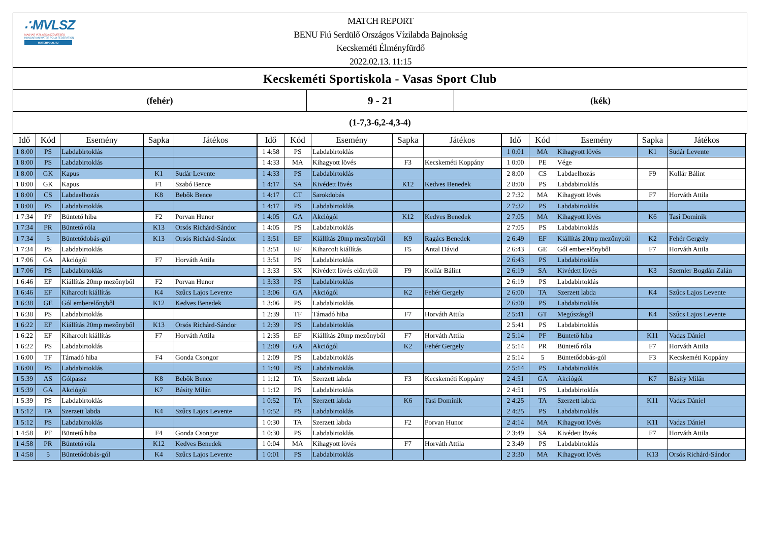∴MVLSZ
MAGYAR VÍZILABDA SZÖVETSÉG
HUNGARIAN WATER POLO FEDERATION
WATERPOLO.HU
MATCH REPORT
BENU Fiú Serdülő Országos Vízilabda Bajnokság
Kecskeméti Élményfürdő
2022.02.13. 11:15
Kecskeméti Sportiskola - Vasas Sport Club
(fehér)
9 - 21
(kék)
(1-7,3-6,2-4,3-4)
| Idő | Kód | Esemény | Sapka | Játékos |
| --- | --- | --- | --- | --- |
| 1 8:00 | PS | Labdabirtoklás | | |
| 1 8:00 | PS | Labdabirtoklás | | |
| 1 8:00 | GK | Kapus | K1 | Sudár Levente |
| 1 8:00 | GK | Kapus | F1 | Szabó Bence |
| 1 8:00 | CS | Labdaelhozás | K8 | Bebők Bence |
| 1 8:00 | PS | Labdabirtoklás | | |
| 1 7:34 | PF | Büntető hiba | F2 | Porvan Hunor |
| 1 7:34 | PR | Büntető róla | K13 | Orsós Richárd-Sándor |
| 1 7:34 | 5 | Büntetődobás-gól | K13 | Orsós Richárd-Sándor |
| 1 7:34 | PS | Labdabirtoklás | | |
| 1 7:06 | GA | Akciógól | F7 | Horváth Attila |
| 1 7:06 | PS | Labdabirtoklás | | |
| 1 6:46 | EF | Kiállítás 20mp mezőnyből | F2 | Porvan Hunor |
| 1 6:46 | EF | Kiharcolt kiállítás | K4 | Szűcs Lajos Levente |
| 1 6:38 | GE | Gól emberelőnyből | K12 | Kedves Benedek |
| 1 6:38 | PS | Labdabirtoklás | | |
| 1 6:22 | EF | Kiállítás 20mp mezőnyből | K13 | Orsós Richárd-Sándor |
| 1 6:22 | EF | Kiharcolt kiállítás | F7 | Horváth Attila |
| 1 6:22 | PS | Labdabirtoklás | | |
| 1 6:00 | TF | Támadó hiba | F4 | Gonda Csongor |
| 1 6:00 | PS | Labdabirtoklás | | |
| 1 5:39 | AS | Gólpassz | K8 | Bebők Bence |
| 1 5:39 | GA | Akciógól | K7 | Básity Milán |
| 1 5:39 | PS | Labdabirtoklás | | |
| 1 5:12 | TA | Szerzett labda | K4 | Szűcs Lajos Levente |
| 1 5:12 | PS | Labdabirtoklás | | |
| 1 4:58 | PF | Büntető hiba | F4 | Gonda Csongor |
| 1 4:58 | PR | Büntető róla | K12 | Kedves Benedek |
| 1 4:58 | 5 | Büntetődobás-gól | K4 | Szűcs Lajos Levente |
| Idő | Kód | Esemény | Sapka | Játékos |
| --- | --- | --- | --- | --- |
| 1 4:58 | PS | Labdabirtoklás | | |
| 1 4:33 | MA | Kihagyott lövés | F3 | Kecskeméti Koppány |
| 1 4:33 | PS | Labdabirtoklás | | |
| 1 4:17 | SA | Kivédett lövés | K12 | Kedves Benedek |
| 1 4:17 | CT | Sarokdobás | | |
| 1 4:17 | PS | Labdabirtoklás | | |
| 1 4:05 | GA | Akciógól | K12 | Kedves Benedek |
| 1 4:05 | PS | Labdabirtoklás | | |
| 1 3:51 | EF | Kiállítás 20mp mezőnyből | K9 | Ragács Benedek |
| 1 3:51 | EF | Kiharcolt kiállítás | F5 | Antal Dávid |
| 1 3:51 | PS | Labdabirtoklás | | |
| 1 3:33 | SX | Kivédett lövés előnyből | F9 | Kollár Bálint |
| 1 3:33 | PS | Labdabirtoklás | | |
| 1 3:06 | GA | Akciógól | K2 | Fehér Gergely |
| 1 3:06 | PS | Labdabirtoklás | | |
| 1 2:39 | TF | Támadó hiba | F7 | Horváth Attila |
| 1 2:39 | PS | Labdabirtoklás | | |
| 1 2:35 | EF | Kiállítás 20mp mezőnyből | F7 | Horváth Attila |
| 1 2:09 | GA | Akciógól | K2 | Fehér Gergely |
| 1 2:09 | PS | Labdabirtoklás | | |
| 1 1:40 | PS | Labdabirtoklás | | |
| 1 1:12 | TA | Szerzett labda | F3 | Kecskeméti Koppány |
| 1 1:12 | PS | Labdabirtoklás | | |
| 1 0:52 | TA | Szerzett labda | K6 | Tasi Dominik |
| 1 0:52 | PS | Labdabirtoklás | | |
| 1 0:30 | TA | Szerzett labda | F2 | Porvan Hunor |
| 1 0:30 | PS | Labdabirtoklás | | |
| 1 0:04 | MA | Kihagyott lövés | F7 | Horváth Attila |
| 1 0:01 | PS | Labdabirtoklás | | |
| Idő | Kód | Esemény | Sapka | Játékos |
| --- | --- | --- | --- | --- |
| 1 0:01 | MA | Kihagyott lövés | K1 | Sudár Levente |
| 1 0:00 | PE | Vége | | |
| 2 8:00 | CS | Labdaelhozás | F9 | Kollár Bálint |
| 2 8:00 | PS | Labdabirtoklás | | |
| 2 7:32 | MA | Kihagyott lövés | F7 | Horváth Attila |
| 2 7:32 | PS | Labdabirtoklás | | |
| 2 7:05 | MA | Kihagyott lövés | K6 | Tasi Dominik |
| 2 7:05 | PS | Labdabirtoklás | | |
| 2 6:49 | EF | Kiállítás 20mp mezőnyből | K2 | Fehér Gergely |
| 2 6:43 | GE | Gól emberelőnyből | F7 | Horváth Attila |
| 2 6:43 | PS | Labdabirtoklás | | |
| 2 6:19 | SA | Kivédett lövés | K3 | Szemler Bogdán Zalán |
| 2 6:19 | PS | Labdabirtoklás | | |
| 2 6:00 | TA | Szerzett labda | K4 | Szűcs Lajos Levente |
| 2 6:00 | PS | Labdabirtoklás | | |
| 2 5:41 | GT | Megúszásgól | K4 | Szűcs Lajos Levente |
| 2 5:41 | PS | Labdabirtoklás | | |
| 2 5:14 | PF | Büntető hiba | K11 | Vadas Dániel |
| 2 5:14 | PR | Büntető róla | F7 | Horváth Attila |
| 2 5:14 | 5 | Büntetődobás-gól | F3 | Kecskeméti Koppány |
| 2 5:14 | PS | Labdabirtoklás | | |
| 2 4:51 | GA | Akciógól | K7 | Básity Milán |
| 2 4:51 | PS | Labdabirtoklás | | |
| 2 4:25 | TA | Szerzett labda | K11 | Vadas Dániel |
| 2 4:25 | PS | Labdabirtoklás | | |
| 2 4:14 | MA | Kihagyott lövés | K11 | Vadas Dániel |
| 2 3:49 | SA | Kivédett lövés | F7 | Horváth Attila |
| 2 3:49 | PS | Labdabirtoklás | | |
| 2 3:30 | MA | Kihagyott lövés | K13 | Orsós Richárd-Sándor |